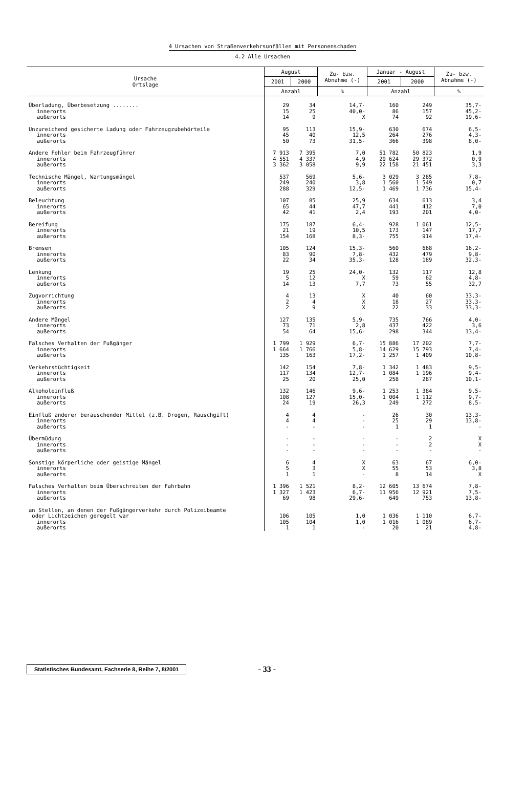4 Ursachen von Straßenverkehrsunfällen mit Personenschaden
4.2 Alle Ursachen
| Ursache Ortslage | August | | Zu- bzw. Abnahme (-) | Januar - August | | Zu- bzw. Abnahme (-) |
| --- | --- | --- | --- | --- | --- | --- |
| | 2001 | 2000 | | 2001 | 2000 | |
| | Anzahl | | % | Anzahl | | % |
| Überladung, Überbesetzung ........ | 29 | 34 | 14,7- | 160 | 249 | 35,7- |
| innerorts | 15 | 25 | 40,0- | 86 | 157 | 45,2- |
| außerorts | 14 | 9 | X | 74 | 92 | 19,6- |
| Unzureichend gesicherte Ladung oder Fahrzeugzubehörteile | 95 | 113 | 15,9- | 630 | 674 | 6,5- |
| innerorts | 45 | 40 | 12,5 | 264 | 276 | 4,3- |
| außerorts | 50 | 73 | 31,5- | 366 | 398 | 8,0- |
| Andere Fehler beim Fahrzeugführer | 7 913 | 7 395 | 7,0 | 51 782 | 50 823 | 1,9 |
| innerorts | 4 551 | 4 337 | 4,9 | 29 624 | 29 372 | 0,9 |
| außerorts | 3 362 | 3 058 | 9,9 | 22 158 | 21 451 | 3,3 |
| Technische Mängel, Wartungsmängel | 537 | 569 | 5,6- | 3 029 | 3 285 | 7,8- |
| innerorts | 249 | 240 | 3,8 | 1 560 | 1 549 | 0,7 |
| außerorts | 288 | 329 | 12,5- | 1 469 | 1 736 | 15,4- |
| Beleuchtung | 107 | 85 | 25,9 | 634 | 613 | 3,4 |
| innerorts | 65 | 44 | 47,7 | 441 | 412 | 7,0 |
| außerorts | 42 | 41 | 2,4 | 193 | 201 | 4,0- |
| Bereifung | 175 | 187 | 6,4- | 928 | 1 061 | 12,5- |
| innerorts | 21 | 19 | 10,5 | 173 | 147 | 17,7 |
| außerorts | 154 | 168 | 8,3- | 755 | 914 | 17,4- |
| Bremsen | 105 | 124 | 15,3- | 560 | 668 | 16,2- |
| innerorts | 83 | 90 | 7,8- | 432 | 479 | 9,8- |
| außerorts | 22 | 34 | 35,3- | 128 | 189 | 32,3- |
| Lenkung | 19 | 25 | 24,0- | 132 | 117 | 12,8 |
| innerorts | 5 | 12 | X | 59 | 62 | 4,8- |
| außerorts | 14 | 13 | 7,7 | 73 | 55 | 32,7 |
| Zugvorrichtung | 4 | 13 | X | 40 | 60 | 33,3- |
| innerorts | 2 | 4 | X | 18 | 27 | 33,3- |
| außerorts | 2 | 9 | X | 22 | 33 | 33,3- |
| Andere Mängel | 127 | 135 | 5,9- | 735 | 766 | 4,0- |
| innerorts | 73 | 71 | 2,8 | 437 | 422 | 3,6 |
| außerorts | 54 | 64 | 15,6- | 298 | 344 | 13,4- |
| Falsches Verhalten der Fußgänger | 1 799 | 1 929 | 6,7- | 15 886 | 17 202 | 7,7- |
| innerorts | 1 664 | 1 766 | 5,8- | 14 629 | 15 793 | 7,4- |
| außerorts | 135 | 163 | 17,2- | 1 257 | 1 409 | 10,8- |
| Verkehrstüchtigkeit | 142 | 154 | 7,8- | 1 342 | 1 483 | 9,5- |
| innerorts | 117 | 134 | 12,7- | 1 084 | 1 196 | 9,4- |
| außerorts | 25 | 20 | 25,0 | 258 | 287 | 10,1- |
| Alkoholeinfluß | 132 | 146 | 9,6- | 1 253 | 1 384 | 9,5- |
| innerorts | 108 | 127 | 15,0- | 1 004 | 1 112 | 9,7- |
| außerorts | 24 | 19 | 26,3 | 249 | 272 | 8,5- |
| Einfluß anderer berauschender Mittel (z.B. Drogen, Rauschgift) | 4 | 4 | - | 26 | 30 | 13,3- |
| innerorts | 4 | 4 | - | 25 | 29 | 13,8- |
| außerorts | - | - | - | 1 | 1 | - |
| Übermüdung | - | - | - | - | 2 | X |
| innerorts | - | - | - | - | 2 | X |
| außerorts | - | - | - | - | - | - |
| Sonstige körperliche oder geistige Mängel | 6 | 4 | X | 63 | 67 | 6,0- |
| innerorts | 5 | 3 | X | 55 | 53 | 3,8 |
| außerorts | 1 | 1 | - | 8 | 14 | X |
| Falsches Verhalten beim Überschreiten der Fahrbahn | 1 396 | 1 521 | 8,2- | 12 605 | 13 674 | 7,8- |
| innerorts | 1 327 | 1 423 | 6,7- | 11 956 | 12 921 | 7,5- |
| außerorts | 69 | 98 | 29,6- | 649 | 753 | 13,8- |
| an Stellen, an denen der Fußgängerverkehr durch Polizeibeamte oder Lichtzeichen geregelt war | 106 | 105 | 1,0 | 1 036 | 1 110 | 6,7- |
| innerorts | 105 | 104 | 1,0 | 1 016 | 1 089 | 6,7- |
| außerorts | 1 | 1 | - | 20 | 21 | 4,8- |
Statistisches Bundesamt, Fachserie 8, Reihe 7, 8/2001
- 33 -